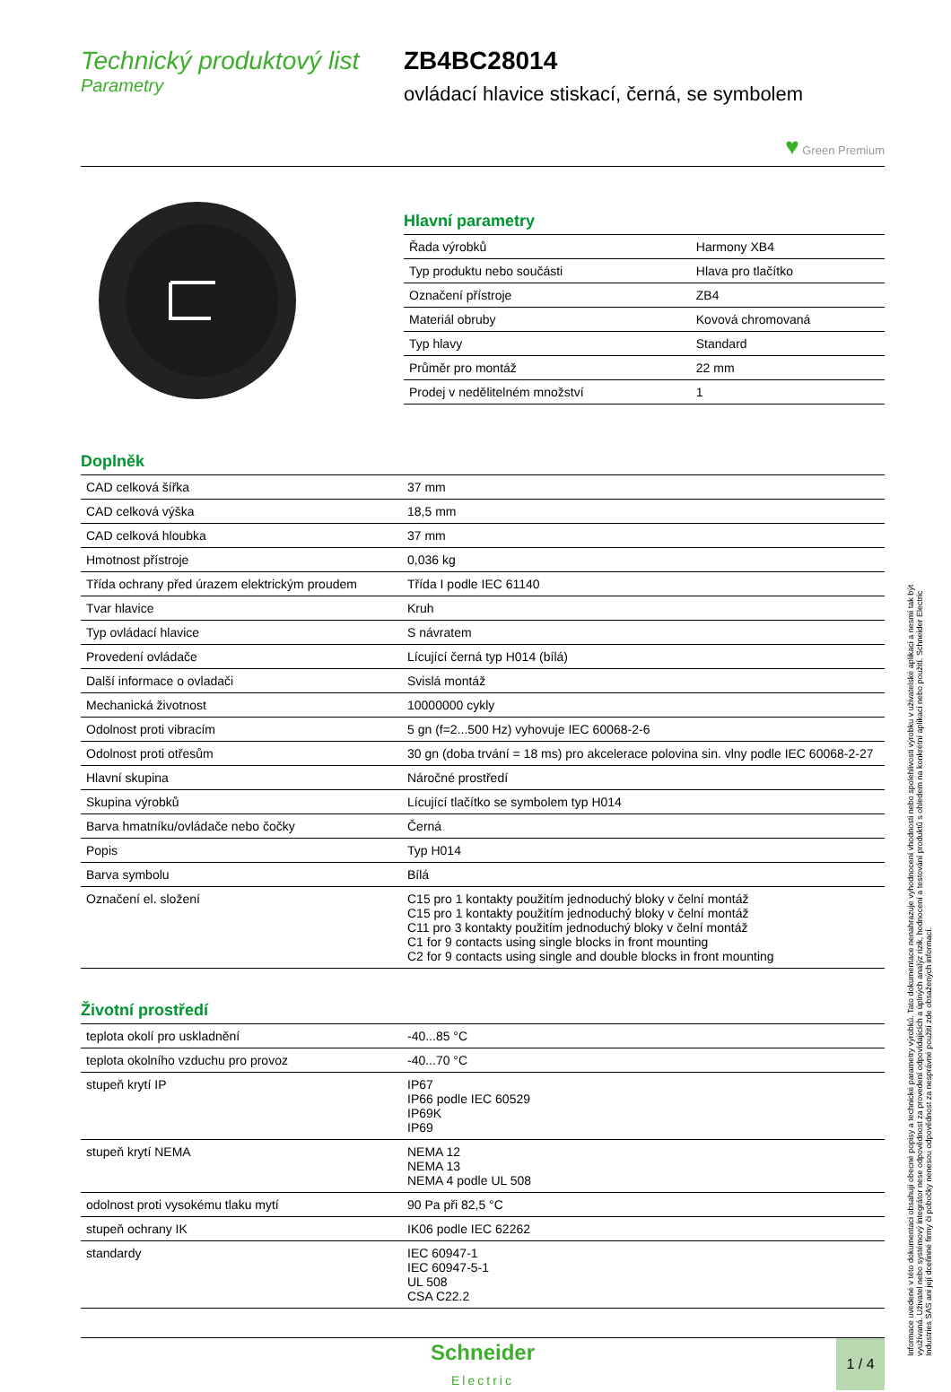Technický produktový list
Parametry
ZB4BC28014
ovládací hlavice stiskací, černá, se symbolem
♥ Green Premium
Hlavní parametry
| Řada výrobků | Harmony XB4 |
| Typ produktu nebo součásti | Hlava pro tlačítko |
| Označení přístroje | ZB4 |
| Materiál obruby | Kovová chromovaná |
| Typ hlavy | Standard |
| Průměr pro montáž | 22 mm |
| Prodej v nedělitelném množství | 1 |
Doplněk
| CAD celková šířka | 37 mm |
| CAD celková výška | 18,5 mm |
| CAD celková hloubka | 37 mm |
| Hmotnost přístroje | 0,036 kg |
| Třída ochrany před úrazem elektrickým proudem | Třída I podle IEC 61140 |
| Tvar hlavice | Kruh |
| Typ ovládací hlavice | S návratem |
| Provedení ovládače | Lícující černá typ H014 (bílá) |
| Další informace o ovladači | Svislá montáž |
| Mechanická životnost | 10000000 cykly |
| Odolnost proti vibracím | 5 gn (f=2...500 Hz) vyhovuje IEC 60068-2-6 |
| Odolnost proti otřesům | 30 gn (doba trvání = 18 ms) pro akcelerace polovina sin. vlny podle IEC 60068-2-27 |
| Hlavní skupina | Náročné prostředí |
| Skupina výrobků | Lícující tlačítko se symbolem typ H014 |
| Barva hmatníku/ovládače nebo čočky | Černá |
| Popis | Typ H014 |
| Barva symbolu | Bílá |
| Označení el. složení | C15 pro 1 kontakty použitím jednoduchý bloky v čelní montáž C15 pro 1 kontakty použitím jednoduchý bloky v čelní montáž C11 pro 3 kontakty použitím jednoduchý bloky v čelní montáž C1 for 9 contacts using single blocks in front mounting C2 for 9 contacts using single and double blocks in front mounting |
Životní prostředí
| teplota okolí pro uskladnění | -40...85 °C |
| teplota okolního vzduchu pro provoz | -40...70 °C |
| stupeň krytí IP | IP67 IP66 podle IEC 60529 IP69K IP69 |
| stupeň krytí NEMA | NEMA 12 NEMA 13 NEMA 4 podle UL 508 |
| odolnost proti vysokému tlaku mytí | 90 Pa při 82,5 °C |
| stupeň ochrany IK | IK06 podle IEC 62262 |
| standardy | IEC 60947-1 IEC 60947-5-1 UL 508 CSA C22.2 |
Informace uvedené v této dokumentaci obsahují obecné popisy a technické parametry výrobků. Tato dokumentace nenahrazuje vyhodnocení vhodnosti nebo spolehlivosti výrobku v uživatelské aplikaci a nesmí tak být využívaná. Uživatel nebo systémový integrátor nese odpovědnost za provedení odpovídajících a úplných analýz rizik, hodnocení a testování produktů s ohledem na konkrétní aplikaci nebo použití. Schneider Electric Industries SAS ani její dceřinné firmy či pobočky nenesou odpovědnost za nesprávné použití zde obsažených informací.
Schneider
Electric
1 / 4